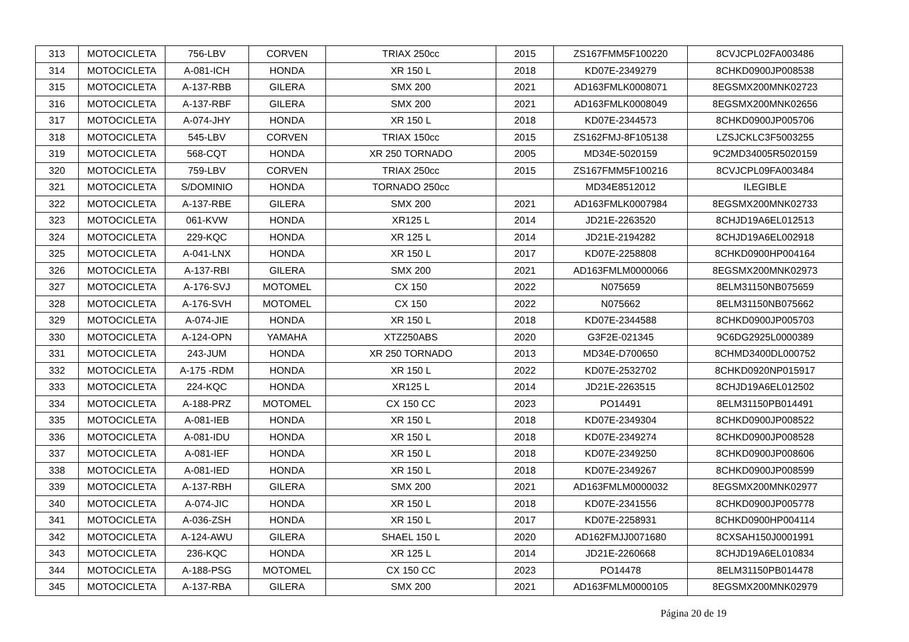| 313 | MOTOCICLETA | 756-LBV | CORVEN | TRIAX 250cc | 2015 | ZS167FMM5F100220 | 8CVJCPL02FA003486 |
| 314 | MOTOCICLETA | A-081-ICH | HONDA | XR 150 L | 2018 | KD07E-2349279 | 8CHKD0900JP008538 |
| 315 | MOTOCICLETA | A-137-RBB | GILERA | SMX 200 | 2021 | AD163FMLK0008071 | 8EGSMX200MNK02723 |
| 316 | MOTOCICLETA | A-137-RBF | GILERA | SMX 200 | 2021 | AD163FMLK0008049 | 8EGSMX200MNK02656 |
| 317 | MOTOCICLETA | A-074-JHY | HONDA | XR 150 L | 2018 | KD07E-2344573 | 8CHKD0900JP005706 |
| 318 | MOTOCICLETA | 545-LBV | CORVEN | TRIAX 150cc | 2015 | ZS162FMJ-8F105138 | LZSJCKLC3F5003255 |
| 319 | MOTOCICLETA | 568-CQT | HONDA | XR 250 TORNADO | 2005 | MD34E-5020159 | 9C2MD34005R5020159 |
| 320 | MOTOCICLETA | 759-LBV | CORVEN | TRIAX 250cc | 2015 | ZS167FMM5F100216 | 8CVJCPL09FA003484 |
| 321 | MOTOCICLETA | S/DOMINIO | HONDA | TORNADO 250cc | | MD34E8512012 | ILEGIBLE |
| 322 | MOTOCICLETA | A-137-RBE | GILERA | SMX 200 | 2021 | AD163FMLK0007984 | 8EGSMX200MNK02733 |
| 323 | MOTOCICLETA | 061-KVW | HONDA | XR125 L | 2014 | JD21E-2263520 | 8CHJD19A6EL012513 |
| 324 | MOTOCICLETA | 229-KQC | HONDA | XR 125 L | 2014 | JD21E-2194282 | 8CHJD19A6EL002918 |
| 325 | MOTOCICLETA | A-041-LNX | HONDA | XR 150 L | 2017 | KD07E-2258808 | 8CHKD0900HP004164 |
| 326 | MOTOCICLETA | A-137-RBI | GILERA | SMX 200 | 2021 | AD163FMLM0000066 | 8EGSMX200MNK02973 |
| 327 | MOTOCICLETA | A-176-SVJ | MOTOMEL | CX 150 | 2022 | N075659 | 8ELM31150NB075659 |
| 328 | MOTOCICLETA | A-176-SVH | MOTOMEL | CX 150 | 2022 | N075662 | 8ELM31150NB075662 |
| 329 | MOTOCICLETA | A-074-JIE | HONDA | XR 150 L | 2018 | KD07E-2344588 | 8CHKD0900JP005703 |
| 330 | MOTOCICLETA | A-124-OPN | YAMAHA | XTZ250ABS | 2020 | G3F2E-021345 | 9C6DG2925L0000389 |
| 331 | MOTOCICLETA | 243-JUM | HONDA | XR 250 TORNADO | 2013 | MD34E-D700650 | 8CHMD3400DL000752 |
| 332 | MOTOCICLETA | A-175 -RDM | HONDA | XR 150 L | 2022 | KD07E-2532702 | 8CHKD0920NP015917 |
| 333 | MOTOCICLETA | 224-KQC | HONDA | XR125 L | 2014 | JD21E-2263515 | 8CHJD19A6EL012502 |
| 334 | MOTOCICLETA | A-188-PRZ | MOTOMEL | CX 150 CC | 2023 | PO14491 | 8ELM31150PB014491 |
| 335 | MOTOCICLETA | A-081-IEB | HONDA | XR 150 L | 2018 | KD07E-2349304 | 8CHKD0900JP008522 |
| 336 | MOTOCICLETA | A-081-IDU | HONDA | XR 150 L | 2018 | KD07E-2349274 | 8CHKD0900JP008528 |
| 337 | MOTOCICLETA | A-081-IEF | HONDA | XR 150 L | 2018 | KD07E-2349250 | 8CHKD0900JP008606 |
| 338 | MOTOCICLETA | A-081-IED | HONDA | XR 150 L | 2018 | KD07E-2349267 | 8CHKD0900JP008599 |
| 339 | MOTOCICLETA | A-137-RBH | GILERA | SMX 200 | 2021 | AD163FMLM0000032 | 8EGSMX200MNK02977 |
| 340 | MOTOCICLETA | A-074-JIC | HONDA | XR 150 L | 2018 | KD07E-2341556 | 8CHKD0900JP005778 |
| 341 | MOTOCICLETA | A-036-ZSH | HONDA | XR 150 L | 2017 | KD07E-2258931 | 8CHKD0900HP004114 |
| 342 | MOTOCICLETA | A-124-AWU | GILERA | SHAEL 150 L | 2020 | AD162FMJJ0071680 | 8CXSAH150J0001991 |
| 343 | MOTOCICLETA | 236-KQC | HONDA | XR 125 L | 2014 | JD21E-2260668 | 8CHJD19A6EL010834 |
| 344 | MOTOCICLETA | A-188-PSG | MOTOMEL | CX 150 CC | 2023 | PO14478 | 8ELM31150PB014478 |
| 345 | MOTOCICLETA | A-137-RBA | GILERA | SMX 200 | 2021 | AD163FMLM0000105 | 8EGSMX200MNK02979 |
Página 20 de 19